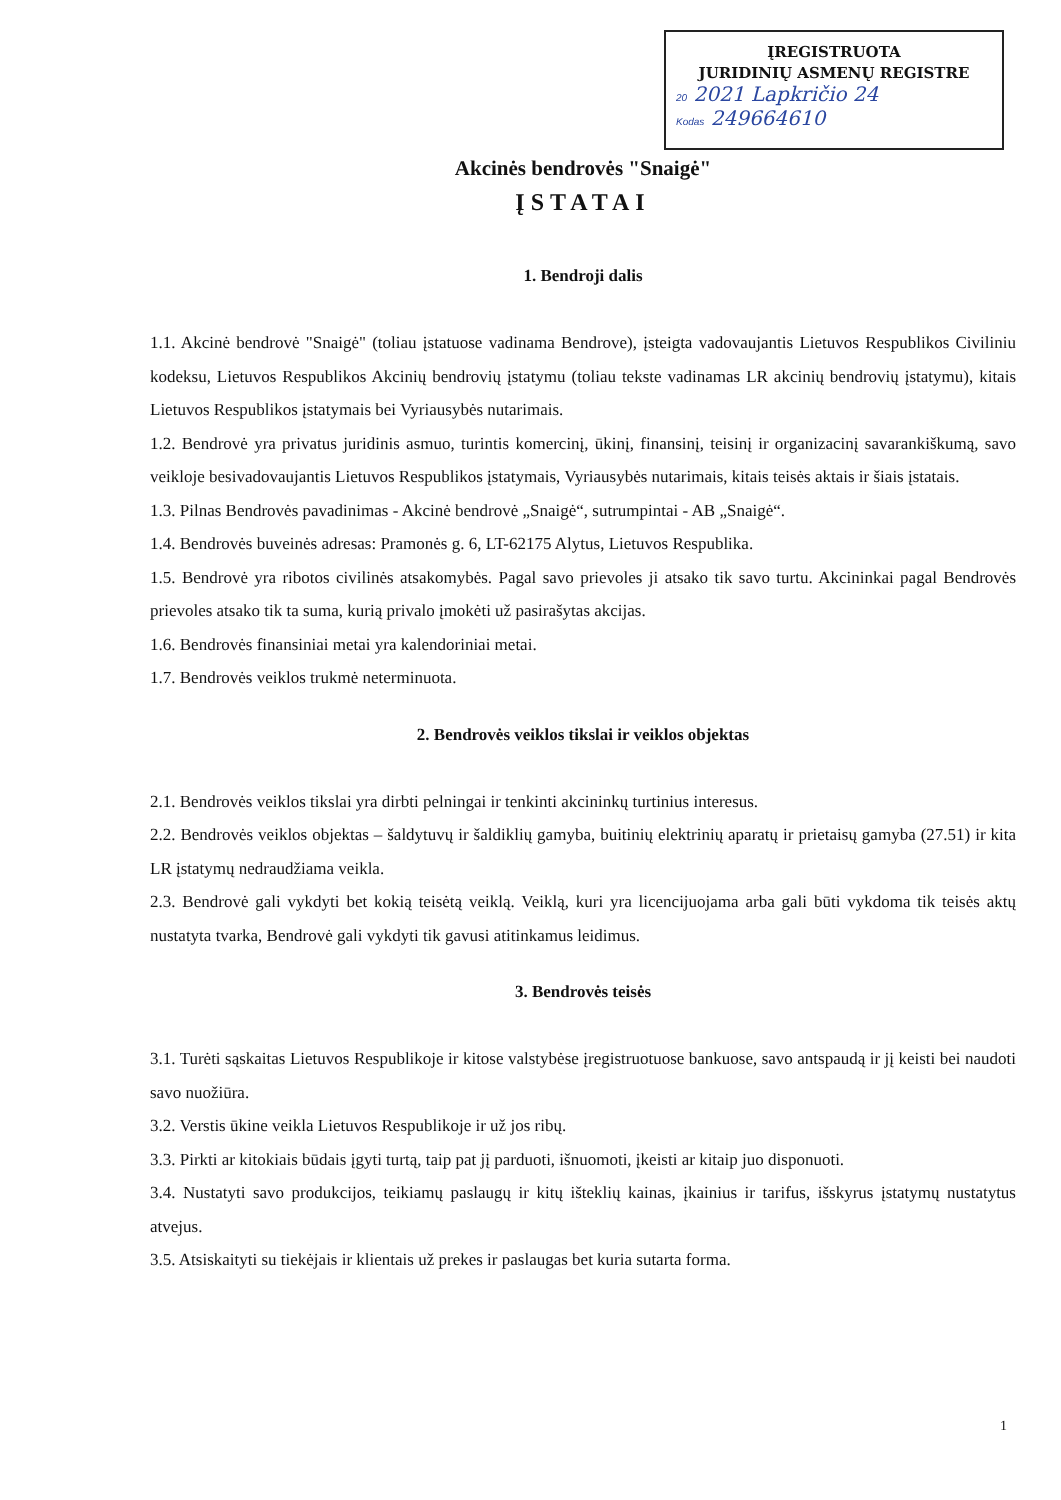ĮREGISTRUOTA
JURIDINIŲ ASMENŲ REGISTRE
20 2021 Lapkričio 24
Kodas 249664610
Akcinės bendrovės "Snaigė"
ĮSTATAI
1. Bendroji dalis
1.1. Akcinė bendrovė "Snaigė" (toliau įstatuose vadinama Bendrove), įsteigta vadovaujantis Lietuvos Respublikos Civiliniu kodeksu, Lietuvos Respublikos Akcinių bendrovių įstatymu (toliau tekste vadinamas LR akcinių bendrovių įstatymu), kitais Lietuvos Respublikos įstatymais bei Vyriausybės nutarimais.
1.2. Bendrovė yra privatus juridinis asmuo, turintis komercinį, ūkinį, finansinį, teisinį ir organizacinį savarankiškumą, savo veikloje besivadovaujantis Lietuvos Respublikos įstatymais, Vyriausybės nutarimais, kitais teisės aktais ir šiais įstatais.
1.3. Pilnas Bendrovės pavadinimas - Akcinė bendrovė „Snaigė“, sutrumpintai - AB „Snaigė“.
1.4. Bendrovės buveinės adresas: Pramonės g. 6, LT-62175 Alytus, Lietuvos Respublika.
1.5. Bendrovė yra ribotos civilinės atsakomybės. Pagal savo prievoles ji atsako tik savo turtu. Akcininkai pagal Bendrovės prievoles atsako tik ta suma, kurią privalo įmokėti už pasirašytas akcijas.
1.6. Bendrovės finansiniai metai yra kalendoriniai metai.
1.7. Bendrovės veiklos trukmė neterminuota.
2. Bendrovės veiklos tikslai ir veiklos objektas
2.1. Bendrovės veiklos tikslai yra dirbti pelningai ir tenkinti akcininkų turtinius interesus.
2.2. Bendrovės veiklos objektas – šaldytuvų ir šaldiklių gamyba, buitinių elektrinių aparatų ir prietaisų gamyba (27.51) ir kita LR įstatymų nedraudžiama veikla.
2.3. Bendrovė gali vykdyti bet kokią teisėtą veiklą. Veiklą, kuri yra licencijuojama arba gali būti vykdoma tik teisės aktų nustatyta tvarka, Bendrovė gali vykdyti tik gavusi atitinkamus leidimus.
3. Bendrovės teisės
3.1. Turėti sąskaitas Lietuvos Respublikoje ir kitose valstybėse įregistruotuose bankuose, savo antspaudą ir jį keisti bei naudoti savo nuožiūra.
3.2. Verstis ūkine veikla Lietuvos Respublikoje ir už jos ribų.
3.3. Pirkti ar kitokiais būdais įgyti turtą, taip pat jį parduoti, išnuomoti, įkeisti ar kitaip juo disponuoti.
3.4. Nustatyti savo produkcijos, teikiamų paslaugų ir kitų išteklių kainas, įkainius ir tarifus, išskyrus įstatymų nustatytus atvejus.
3.5. Atsiskaityti su tiekėjais ir klientais už prekes ir paslaugas bet kuria sutarta forma.
1